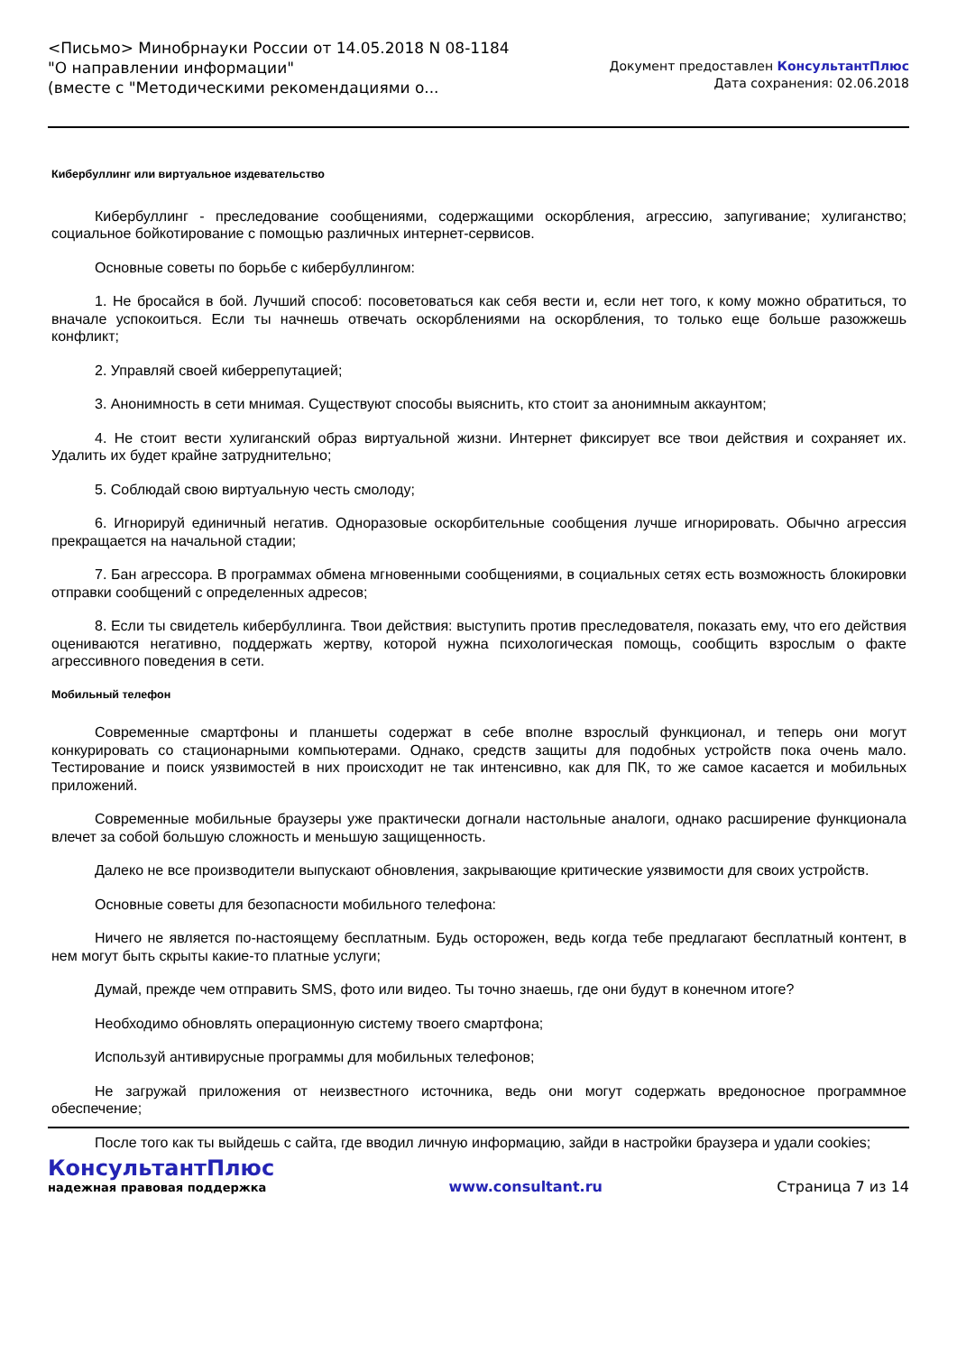<Письмо> Минобрнауки России от 14.05.2018 N 08-1184
"О направлении информации"
(вместе с "Методическими рекомендациями о...
Документ предоставлен КонсультантПлюс
Дата сохранения: 02.06.2018
Кибербуллинг или виртуальное издевательство
Кибербуллинг - преследование сообщениями, содержащими оскорбления, агрессию, запугивание; хулиганство; социальное бойкотирование с помощью различных интернет-сервисов.
Основные советы по борьбе с кибербуллингом:
1. Не бросайся в бой. Лучший способ: посоветоваться как себя вести и, если нет того, к кому можно обратиться, то вначале успокоиться. Если ты начнешь отвечать оскорблениями на оскорбления, то только еще больше разожжешь конфликт;
2. Управляй своей киберрепутацией;
3. Анонимность в сети мнимая. Существуют способы выяснить, кто стоит за анонимным аккаунтом;
4. Не стоит вести хулиганский образ виртуальной жизни. Интернет фиксирует все твои действия и сохраняет их. Удалить их будет крайне затруднительно;
5. Соблюдай свою виртуальную честь смолоду;
6. Игнорируй единичный негатив. Одноразовые оскорбительные сообщения лучше игнорировать. Обычно агрессия прекращается на начальной стадии;
7. Бан агрессора. В программах обмена мгновенными сообщениями, в социальных сетях есть возможность блокировки отправки сообщений с определенных адресов;
8. Если ты свидетель кибербуллинга. Твои действия: выступить против преследователя, показать ему, что его действия оцениваются негативно, поддержать жертву, которой нужна психологическая помощь, сообщить взрослым о факте агрессивного поведения в сети.
Мобильный телефон
Современные смартфоны и планшеты содержат в себе вполне взрослый функционал, и теперь они могут конкурировать со стационарными компьютерами. Однако, средств защиты для подобных устройств пока очень мало. Тестирование и поиск уязвимостей в них происходит не так интенсивно, как для ПК, то же самое касается и мобильных приложений.
Современные мобильные браузеры уже практически догнали настольные аналоги, однако расширение функционала влечет за собой большую сложность и меньшую защищенность.
Далеко не все производители выпускают обновления, закрывающие критические уязвимости для своих устройств.
Основные советы для безопасности мобильного телефона:
Ничего не является по-настоящему бесплатным. Будь осторожен, ведь когда тебе предлагают бесплатный контент, в нем могут быть скрыты какие-то платные услуги;
Думай, прежде чем отправить SMS, фото или видео. Ты точно знаешь, где они будут в конечном итоге?
Необходимо обновлять операционную систему твоего смартфона;
Используй антивирусные программы для мобильных телефонов;
Не загружай приложения от неизвестного источника, ведь они могут содержать вредоносное программное обеспечение;
После того как ты выйдешь с сайта, где вводил личную информацию, зайди в настройки браузера и удали cookies;
КонсультантПлюс
надежная правовая поддержка
www.consultant.ru Страница 7 из 14